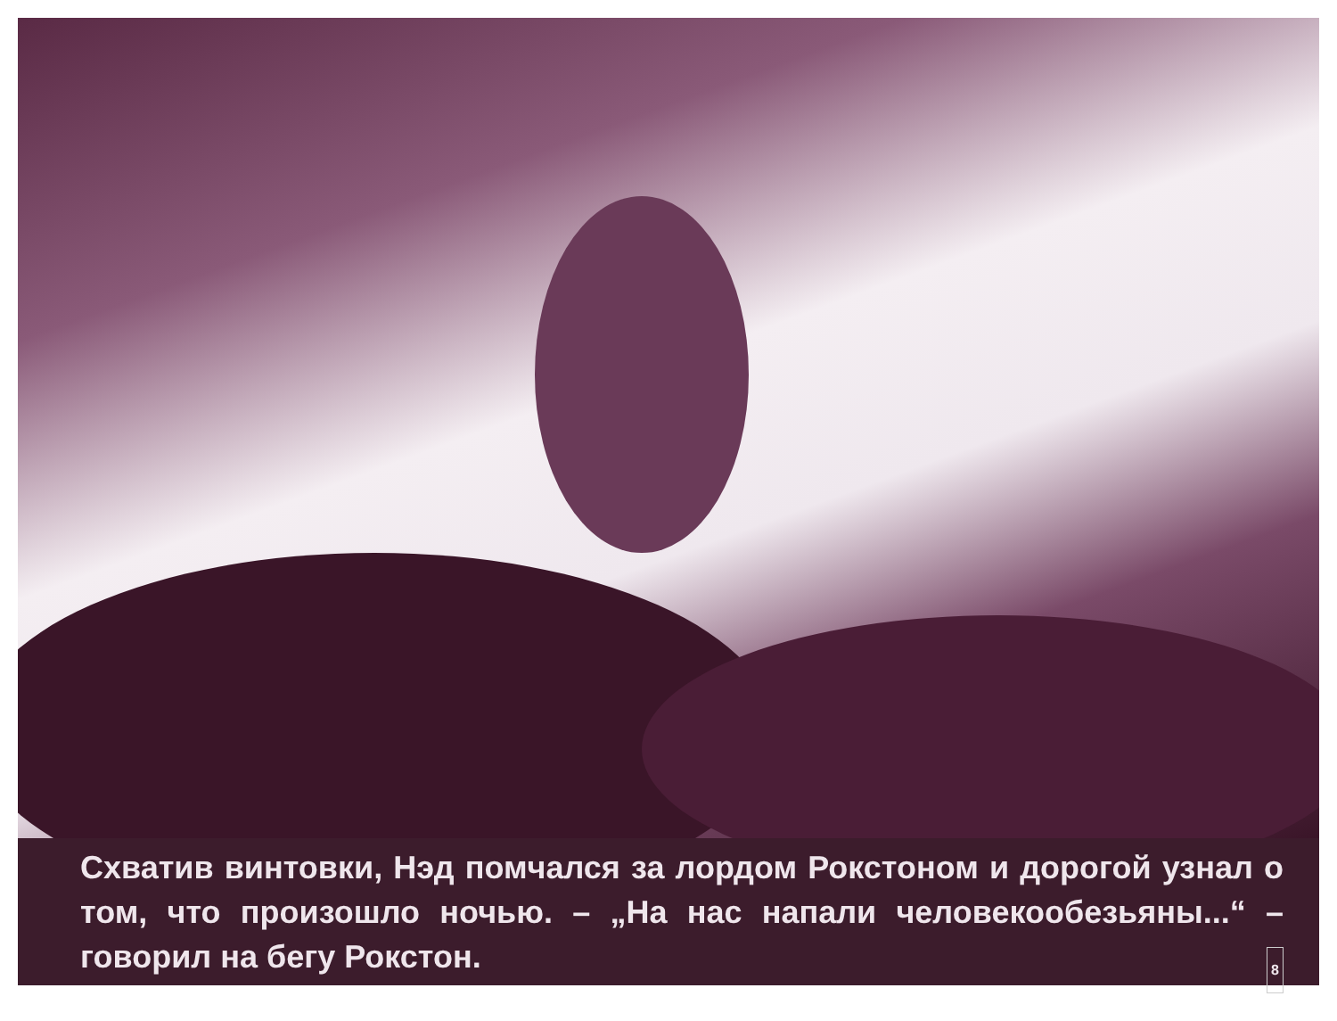Схватив винтовки, Нэд помчался за лордом Рокстоном и дорогой узнал о том, что произошло ночью. – „На нас напали человекообезьяны...“ – говорил на бегу Рокстон. 8